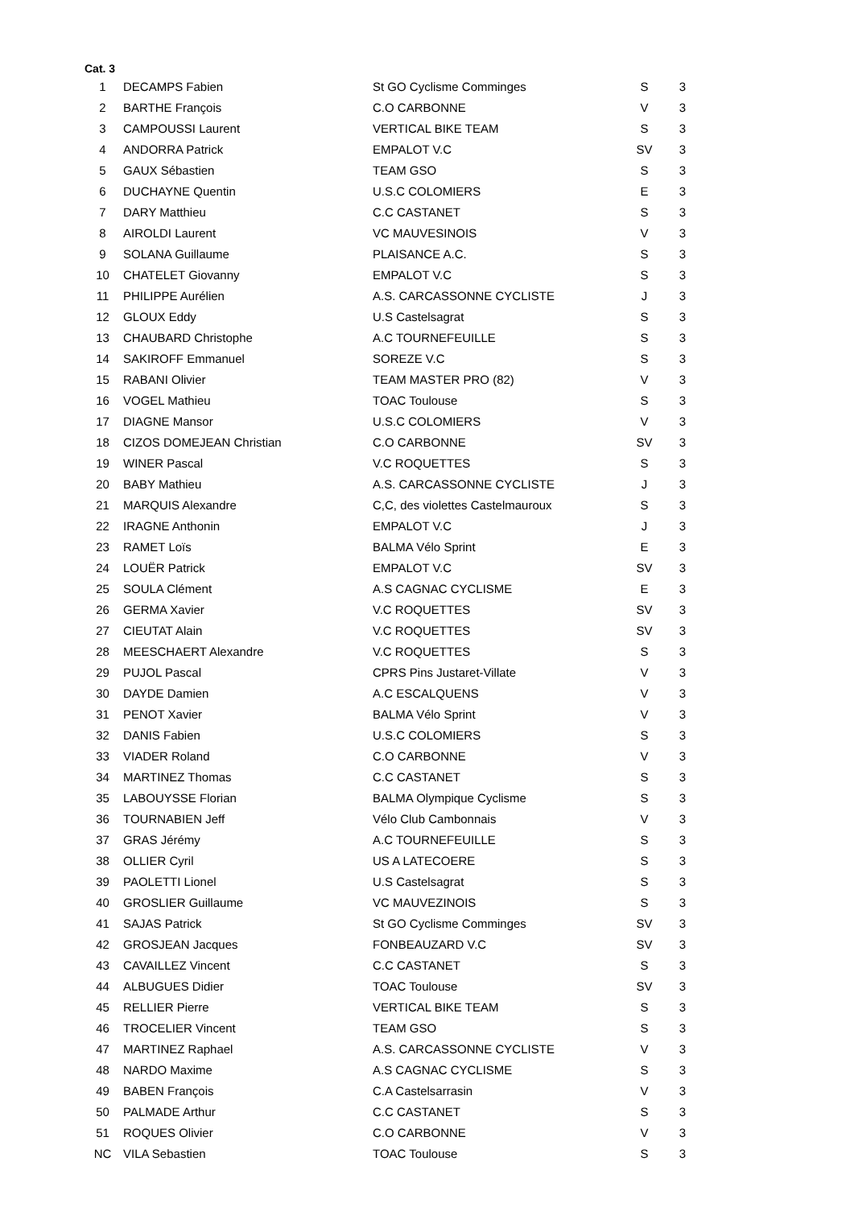Cat. 3
| 1 | DECAMPS Fabien | St GO Cyclisme Comminges | S | 3 |
| 2 | BARTHE François | C.O CARBONNE | V | 3 |
| 3 | CAMPOUSSI Laurent | VERTICAL BIKE TEAM | S | 3 |
| 4 | ANDORRA Patrick | EMPALOT V.C | SV | 3 |
| 5 | GAUX Sébastien | TEAM GSO | S | 3 |
| 6 | DUCHAYNE Quentin | U.S.C COLOMIERS | E | 3 |
| 7 | DARY Matthieu | C.C CASTANET | S | 3 |
| 8 | AIROLDI Laurent | VC MAUVESINOIS | V | 3 |
| 9 | SOLANA Guillaume | PLAISANCE A.C. | S | 3 |
| 10 | CHATELET Giovanny | EMPALOT V.C | S | 3 |
| 11 | PHILIPPE Aurélien | A.S. CARCASSONNE CYCLISTE | J | 3 |
| 12 | GLOUX Eddy | U.S Castelsagrat | S | 3 |
| 13 | CHAUBARD Christophe | A.C TOURNEFEUILLE | S | 3 |
| 14 | SAKIROFF Emmanuel | SOREZE V.C | S | 3 |
| 15 | RABANI Olivier | TEAM MASTER PRO (82) | V | 3 |
| 16 | VOGEL Mathieu | TOAC Toulouse | S | 3 |
| 17 | DIAGNE Mansor | U.S.C COLOMIERS | V | 3 |
| 18 | CIZOS DOMEJEAN Christian | C.O CARBONNE | SV | 3 |
| 19 | WINER Pascal | V.C ROQUETTES | S | 3 |
| 20 | BABY Mathieu | A.S. CARCASSONNE CYCLISTE | J | 3 |
| 21 | MARQUIS Alexandre | C,C, des violettes Castelmauroux | S | 3 |
| 22 | IRAGNE Anthonin | EMPALOT V.C | J | 3 |
| 23 | RAMET Loïs | BALMA Vélo Sprint | E | 3 |
| 24 | LOUËR Patrick | EMPALOT V.C | SV | 3 |
| 25 | SOULA Clément | A.S CAGNAC CYCLISME | E | 3 |
| 26 | GERMA Xavier | V.C ROQUETTES | SV | 3 |
| 27 | CIEUTAT Alain | V.C ROQUETTES | SV | 3 |
| 28 | MEESCHAERT Alexandre | V.C ROQUETTES | S | 3 |
| 29 | PUJOL Pascal | CPRS Pins Justaret-Villate | V | 3 |
| 30 | DAYDE Damien | A.C ESCALQUENS | V | 3 |
| 31 | PENOT Xavier | BALMA Vélo Sprint | V | 3 |
| 32 | DANIS Fabien | U.S.C COLOMIERS | S | 3 |
| 33 | VIADER Roland | C.O CARBONNE | V | 3 |
| 34 | MARTINEZ Thomas | C.C CASTANET | S | 3 |
| 35 | LABOUYSSE Florian | BALMA Olympique Cyclisme | S | 3 |
| 36 | TOURNABIEN Jeff | Vélo Club Cambonnais | V | 3 |
| 37 | GRAS Jérémy | A.C TOURNEFEUILLE | S | 3 |
| 38 | OLLIER Cyril | US A LATECOERE | S | 3 |
| 39 | PAOLETTI Lionel | U.S Castelsagrat | S | 3 |
| 40 | GROSLIER Guillaume | VC MAUVEZINOIS | S | 3 |
| 41 | SAJAS Patrick | St GO Cyclisme Comminges | SV | 3 |
| 42 | GROSJEAN Jacques | FONBEAUZARD V.C | SV | 3 |
| 43 | CAVAILLEZ Vincent | C.C CASTANET | S | 3 |
| 44 | ALBUGUES Didier | TOAC Toulouse | SV | 3 |
| 45 | RELLIER Pierre | VERTICAL BIKE TEAM | S | 3 |
| 46 | TROCELIER Vincent | TEAM GSO | S | 3 |
| 47 | MARTINEZ Raphael | A.S. CARCASSONNE CYCLISTE | V | 3 |
| 48 | NARDO Maxime | A.S CAGNAC CYCLISME | S | 3 |
| 49 | BABEN François | C.A Castelsarrasin | V | 3 |
| 50 | PALMADE Arthur | C.C CASTANET | S | 3 |
| 51 | ROQUES Olivier | C.O CARBONNE | V | 3 |
| NC | VILA Sebastien | TOAC Toulouse | S | 3 |